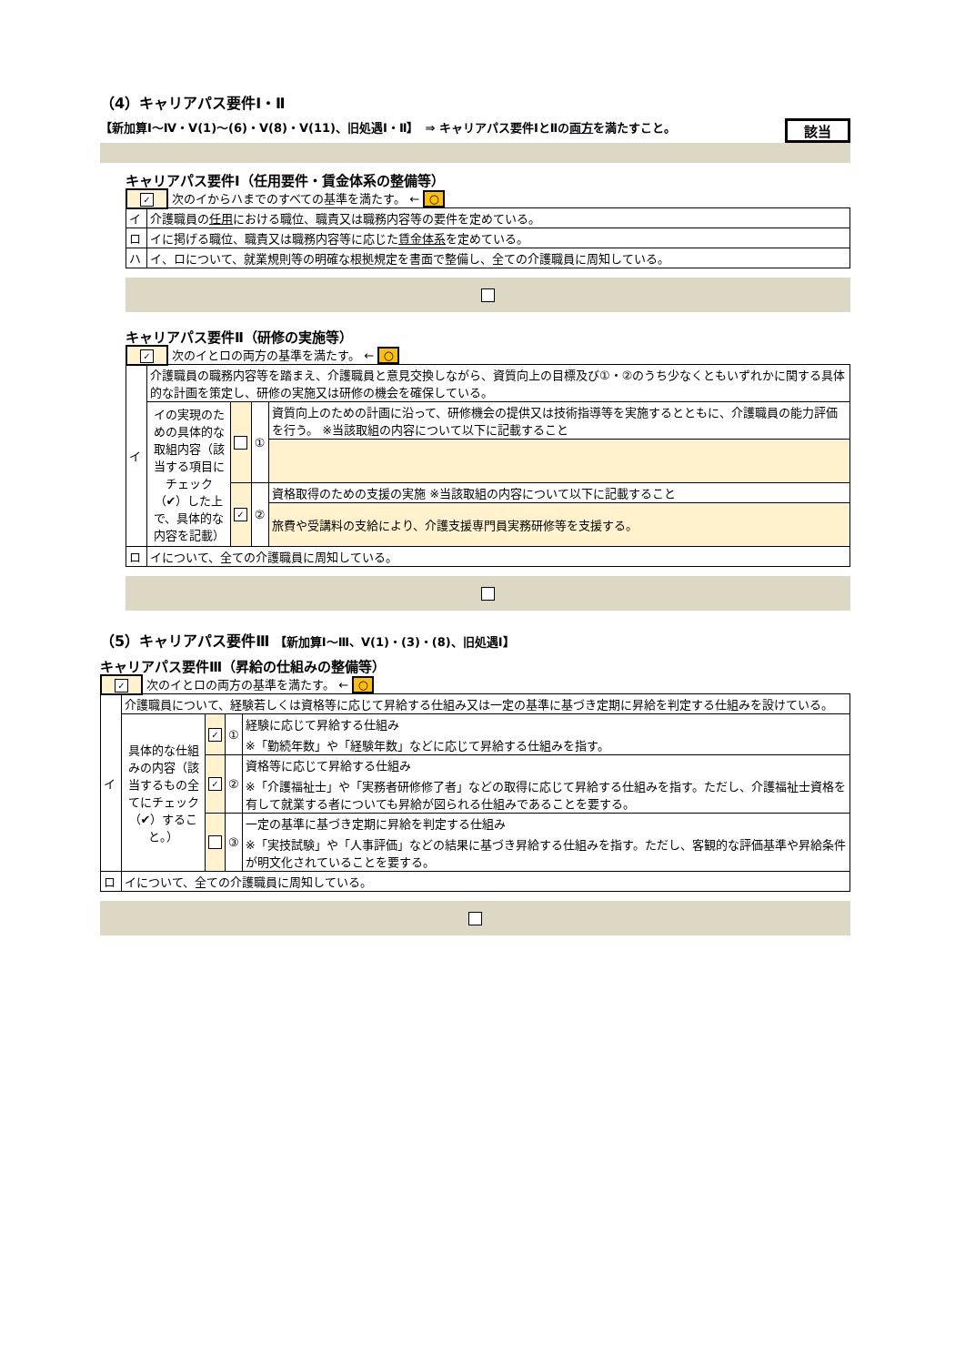（4）キャリアパス要件Ⅰ・Ⅱ
【新加算Ⅰ～Ⅳ・Ⅴ(1)～(6)・Ⅴ(8)・Ⅴ(11)、旧処遇Ⅰ・Ⅱ】　⇒ キャリアパス要件ⅠとⅡの両方を満たすこと。 該当
キャリアパス要件Ⅰ（任用要件・賃金体系の整備等）
✓ 次のイからハまでのすべての基準を満たす。 ← ○
| イ | 介護職員の 任用 における職位、職責又は職務内容等の要件を定めている。 |
| ロ | イに掲げる職位、職責又は職務内容等に応じた 賃金体系 を定めている。 |
| ハ | イ、ロについて、就業規則等の明確な根拠規定を書面で整備し、全ての介護職員に周知している。 |
キャリアパス要件Ⅱ（研修の実施等）
✓ 次のイとロの両方の基準を満たす。 ← ○
| イ | 介護職員の職務内容等を踏まえ、介護職員と意見交換しながら、資質向上の目標及び①・②のうち少なくともいずれかに関する具体的な計画を策定し、研修の実施又は研修の機会を確保している。 | | | |
| | イの実現のための具体的な取組内容（該当する項目にチェック（✔）した上で、具体的な内容を記載） | | ① | 資質向上のための計画に沿って、研修機会の提供又は技術指導等を実施するとともに、介護職員の能力評価を行う。 ※当該取組の内容について以下に記載すること |
| | | ✓ | ② | 資格取得のための支援の実施 ※当該取組の内容について以下に記載すること |
| | | | | 旅費や受講料の支給により、介護支援専門員実務研修等を支援する。 |
| ロ | イについて、全ての介護職員に周知している。 | | | |
（5）キャリアパス要件Ⅲ 【新加算Ⅰ～Ⅲ、Ⅴ(1)・(3)・(8)、旧処遇Ⅰ】
キャリアパス要件Ⅲ（昇給の仕組みの整備等）
✓ 次のイとロの両方の基準を満たす。 ← ○
| イ | 介護職員について、経験若しくは資格等に応じて昇給する仕組み又は一定の基準に基づき定期に昇給を判定する仕組みを設けている。 | | | |
| | 具体的な仕組みの内容（該当するもの全てにチェック（✔）すること。） | ✓ | ① | 経験に応じて昇給する仕組み ※「勤続年数」や「経験年数」などに応じて昇給する仕組みを指す。 |
| | | ✓ | ② | 資格等に応じて昇給する仕組み ※「介護福祉士」や「実務者研修修了者」などの取得に応じて昇給する仕組みを指す。ただし、介護福祉士資格を有して就業する者についても昇給が図られる仕組みであることを要する。 |
| | | | ③ | 一定の基準に基づき定期に昇給を判定する仕組み ※「実技試験」や「人事評価」などの結果に基づき昇給する仕組みを指す。ただし、客観的な評価基準や昇給条件が明文化されていることを要する。 |
| ロ | イについて、全ての介護職員に周知している。 | | | |